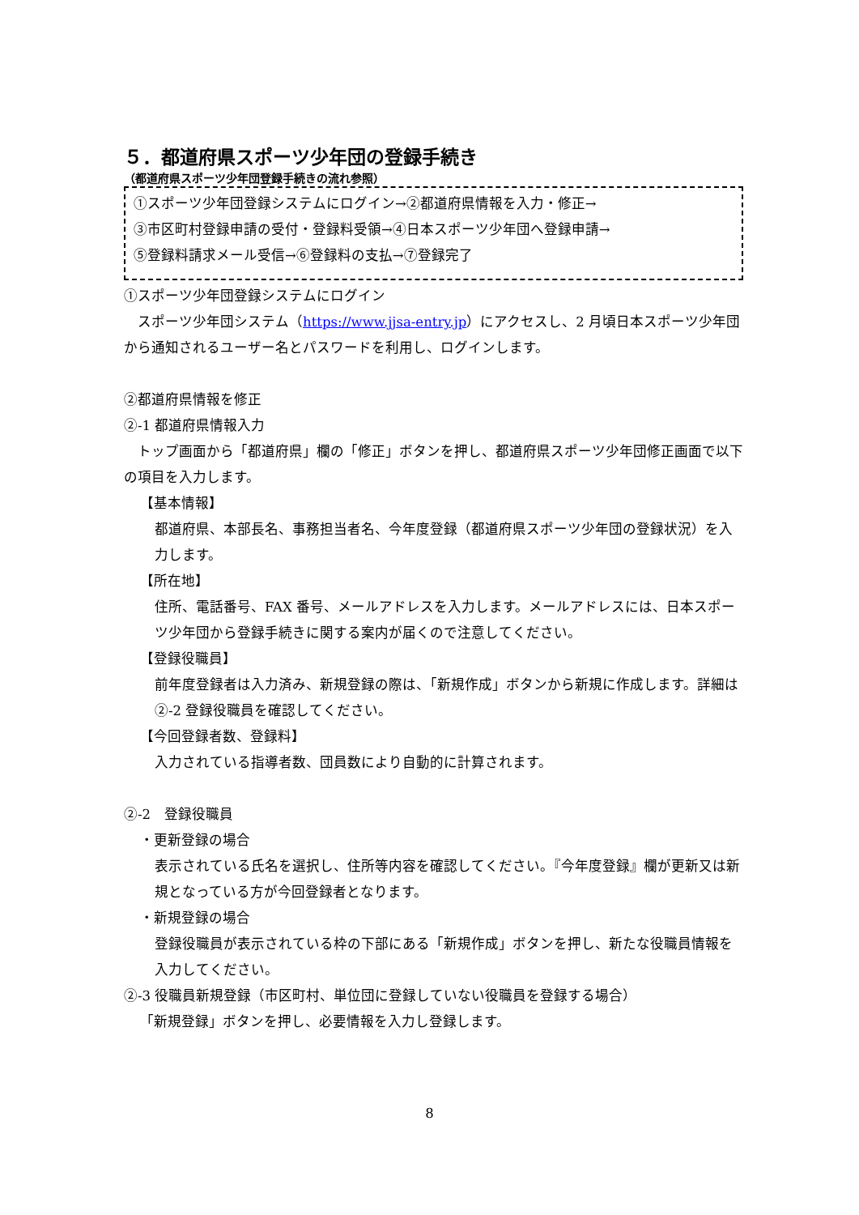５．都道府県スポーツ少年団の登録手続き
（都道府県スポーツ少年団登録手続きの流れ参照）
①スポーツ少年団登録システムにログイン→②都道府県情報を入力・修正→
③市区町村登録申請の受付・登録料受領→④日本スポーツ少年団へ登録申請→
⑤登録料請求メール受信→⑥登録料の支払→⑦登録完了
①スポーツ少年団登録システムにログイン
　スポーツ少年団システム（https://www.jjsa-entry.jp）にアクセスし、2 月頃日本スポーツ少年団から通知されるユーザー名とパスワードを利用し、ログインします。
②都道府県情報を修正
②-1 都道府県情報入力
　トップ画面から「都道府県」欄の「修正」ボタンを押し、都道府県スポーツ少年団修正画面で以下の項目を入力します。
【基本情報】
都道府県、本部長名、事務担当者名、今年度登録（都道府県スポーツ少年団の登録状況）を入力します。
【所在地】
住所、電話番号、FAX 番号、メールアドレスを入力します。メールアドレスには、日本スポーツ少年団から登録手続きに関する案内が届くので注意してください。
【登録役職員】
前年度登録者は入力済み、新規登録の際は、「新規作成」ボタンから新規に作成します。詳細は②-2 登録役職員を確認してください。
【今回登録者数、登録料】
入力されている指導者数、団員数により自動的に計算されます。
②-2　登録役職員
・更新登録の場合
表示されている氏名を選択し、住所等内容を確認してください。『今年度登録』欄が更新又は新規となっている方が今回登録者となります。
・新規登録の場合
登録役職員が表示されている枠の下部にある「新規作成」ボタンを押し、新たな役職員情報を入力してください。
②-3 役職員新規登録（市区町村、単位団に登録していない役職員を登録する場合）
「新規登録」ボタンを押し、必要情報を入力し登録します。
8